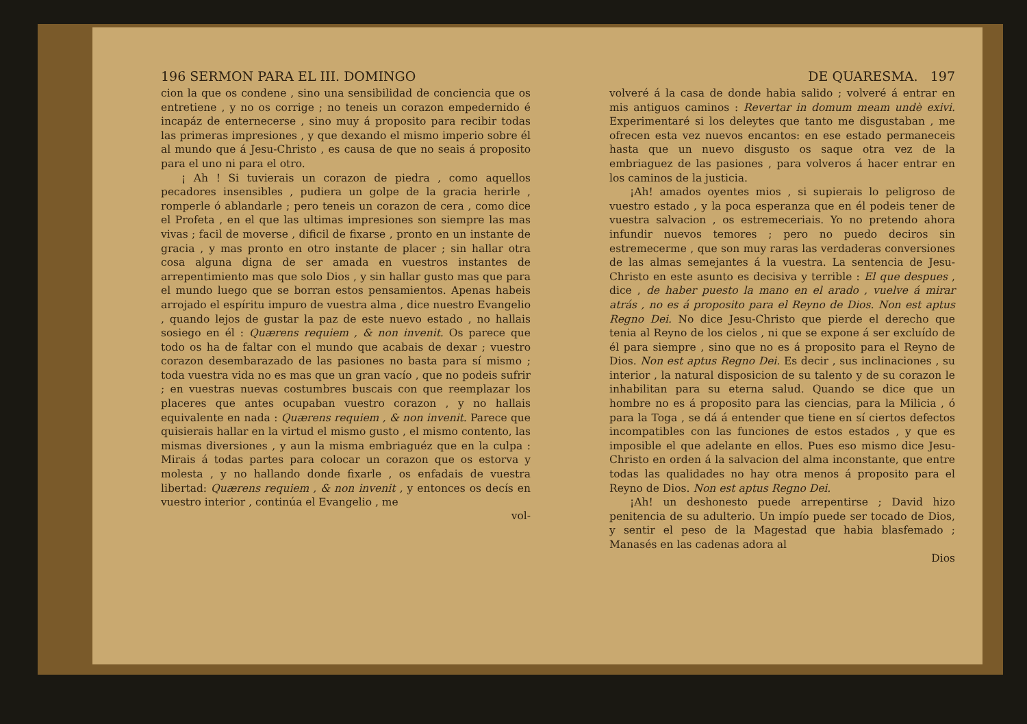196 SERMON PARA EL III. DOMINGO
cion la que os condene , sino una sensibilidad de conciencia que os entretiene , y no os corrige ; no teneis un corazon empedernido é incapáz de enternecerse , sino muy á proposito para recibir todas las primeras impresiones , y que dexando el mismo imperio sobre él al mundo que á Jesu-Christo , es causa de que no seais á proposito para el uno ni para el otro.
¡ Ah ! Si tuvierais un corazon de piedra , como aquellos pecadores insensibles , pudiera un golpe de la gracia herirle , romperle ó ablandarle ; pero teneis un corazon de cera , como dice el Profeta , en el que las ultimas impresiones son siempre las mas vivas ; facil de moverse , dificil de fixarse , pronto en un instante de gracia , y mas pronto en otro instante de placer ; sin hallar otra cosa alguna digna de ser amada en vuestros instantes de arrepentimiento mas que solo Dios , y sin hallar gusto mas que para el mundo luego que se borran estos pensamientos. Apenas habeis arrojado el espíritu impuro de vuestra alma , dice nuestro Evangelio , quando lejos de gustar la paz de este nuevo estado , no hallais sosiego en él : Quærens requiem , & non invenit. Os parece que todo os ha de faltar con el mundo que acabais de dexar ; vuestro corazon desembarazado de las pasiones no basta para sí mismo ; toda vuestra vida no es mas que un gran vacío , que no podeis sufrir ; en vuestras nuevas costumbres buscais con que reemplazar los placeres que antes ocupaban vuestro corazon , y no hallais equivalente en nada : Quærens requiem , & non invenit. Parece que quisierais hallar en la virtud el mismo gusto , el mismo contento, las mismas diversiones , y aun la misma embriaguéz que en la culpa : Mirais á todas partes para colocar un corazon que os estorva y molesta , y no hallando donde fixarle , os enfadais de vuestra libertad: Quærens requiem , & non invenit , y entonces os decís en vuestro interior , continúa el Evangelio , me
vol-
DE QUARESMA. 197
volveré á la casa de donde habia salido ; volveré á entrar en mis antiguos caminos : Revertar in domum meam undè exivi. Experimentaré si los deleytes que tanto me disgustaban , me ofrecen esta vez nuevos encantos: en ese estado permaneceis hasta que un nuevo disgusto os saque otra vez de la embriaguez de las pasiones , para volveros á hacer entrar en los caminos de la justicia.
¡Ah! amados oyentes mios , si supierais lo peligroso de vuestro estado , y la poca esperanza que en él podeis tener de vuestra salvacion , os estremeceriais. Yo no pretendo ahora infundir nuevos temores ; pero no puedo deciros sin estremecerme , que son muy raras las verdaderas conversiones de las almas semejantes á la vuestra. La sentencia de Jesu-Christo en este asunto es decisiva y terrible : El que despues , dice , de haber puesto la mano en el arado , vuelve á mirar atrás , no es á proposito para el Reyno de Dios. Non est aptus Regno Dei. No dice Jesu-Christo que pierde el derecho que tenia al Reyno de los cielos , ni que se expone á ser excluído de él para siempre , sino que no es á proposito para el Reyno de Dios. Non est aptus Regno Dei. Es decir , sus inclinaciones , su interior , la natural disposicion de su talento y de su corazon le inhabilitan para su eterna salud. Quando se dice que un hombre no es á proposito para las ciencias, para la Milicia , ó para la Toga , se dá á entender que tiene en sí ciertos defectos incompatibles con las funciones de estos estados , y que es imposible el que adelante en ellos. Pues eso mismo dice Jesu-Christo en orden á la salvacion del alma inconstante, que entre todas las qualidades no hay otra menos á proposito para el Reyno de Dios. Non est aptus Regno Dei.
¡Ah! un deshonesto puede arrepentirse ; David hizo penitencia de su adulterio. Un impío puede ser tocado de Dios, y sentir el peso de la Magestad que habia blasfemado ; Manasés en las cadenas adora al
Dios